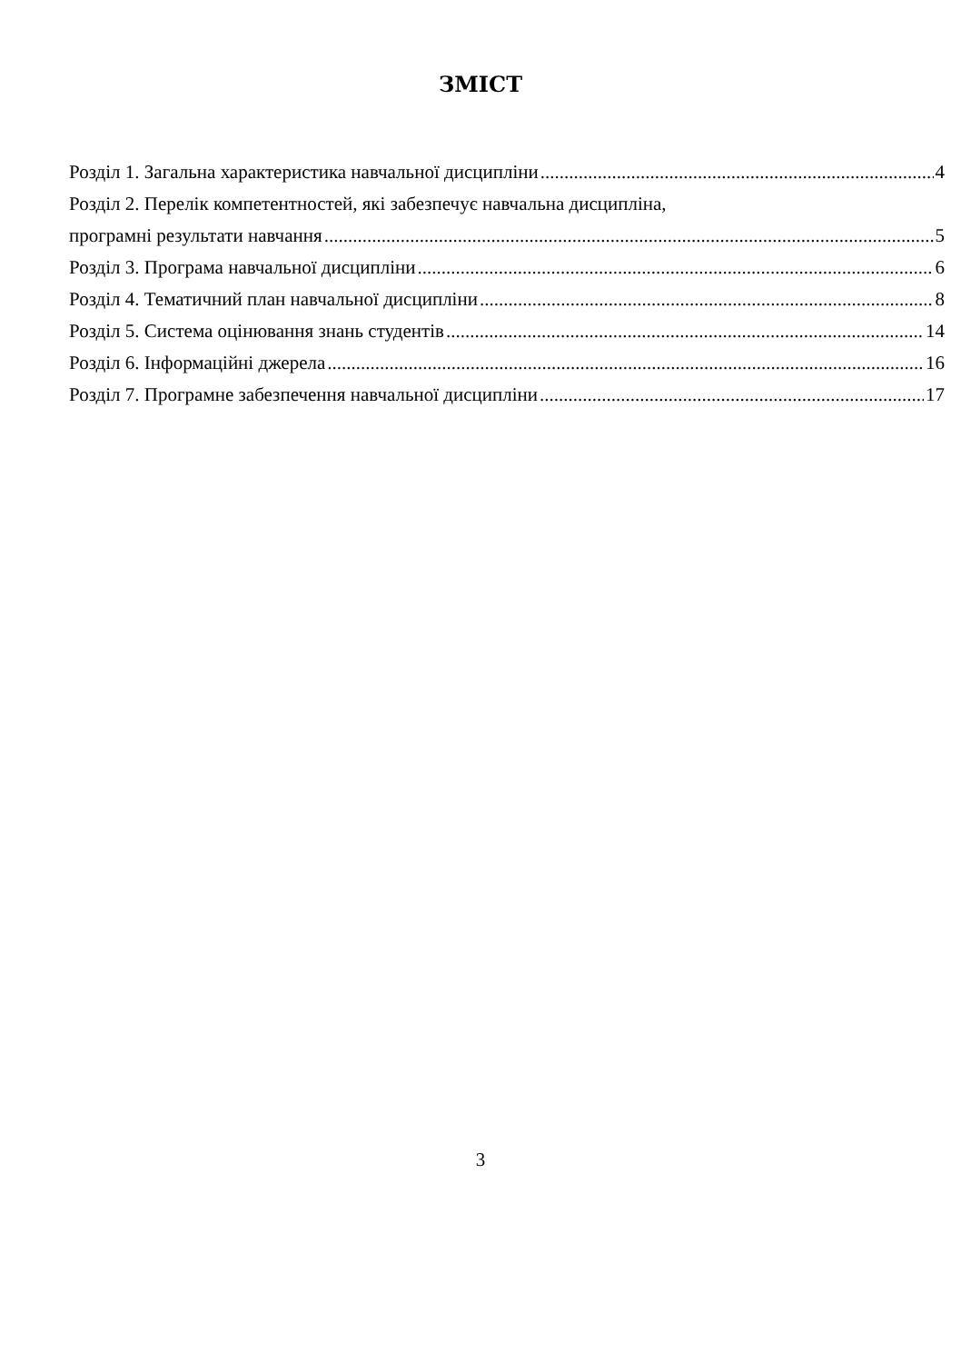ЗМІСТ
Розділ 1. Загальна характеристика навчальної дисципліни 4
Розділ 2. Перелік компетентностей, які забезпечує навчальна дисципліна,
програмні результати навчання 5
Розділ 3. Програма навчальної дисципліни 6
Розділ 4. Тематичний план навчальної дисципліни 8
Розділ 5. Система оцінювання знань студентів 14
Розділ 6. Інформаційні джерела 16
Розділ 7. Програмне забезпечення навчальної дисципліни 17
3